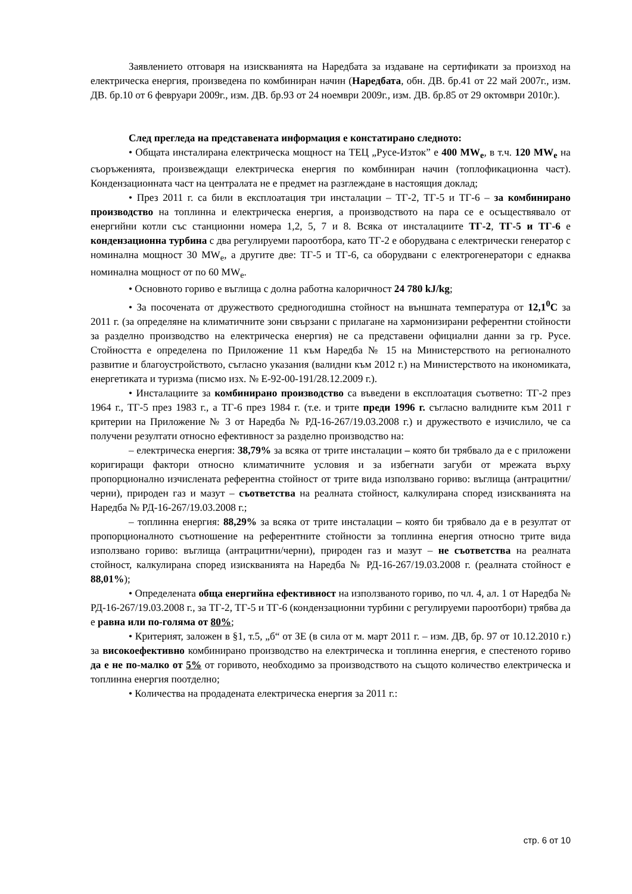Заявлението отговаря на изискванията на Наредбата за издаване на сертификати за произход на електрическа енергия, произведена по комбиниран начин (Наредбата, обн. ДВ. бр.41 от 22 май 2007г., изм. ДВ. бр.10 от 6 февруари 2009г., изм. ДВ. бр.93 от 24 ноември 2009г., изм. ДВ. бр.85 от 29 октомври 2010г.).
След прегледа на представената информация е констатирано следното:
• Общата инсталирана електрическа мощност на ТЕЦ „Русе-Изток” е 400 MW<sub>e</sub>, в т.ч. 120 MW<sub>e</sub> на съоръженията, произвеждащи електрическа енергия по комбиниран начин (топлофикационна част). Кондензационната част на централата не е предмет на разглеждане в настоящия доклад;
• През 2011 г. са били в експлоатация три инсталации – ТГ-2, ТГ-5 и ТГ-6 – за комбинирано производство на топлинна и електрическа енергия, а производството на пара се е осъществявало от енергийни котли със станционни номера 1,2, 5, 7 и 8. Всяка от инсталациите ТГ-2, ТГ-5 и ТГ-6 е кондензационна турбина с два регулируеми пароотбора, като ТГ-2 е оборудвана с електрически генератор с номинална мощност 30 MW<sub>e</sub>, а другите две: ТГ-5 и ТГ-6, са оборудвани с електрогенератори с еднаква номинална мощност от по 60 MW<sub>e</sub>.
• Основното гориво е въглища с долна работна калоричност 24 780 kJ/kg;
• За посочената от дружеството средногодишна стойност на външната температура от 12,1<sup>0</sup>C за 2011 г. (за определяне на климатичните зони свързани с прилагане на хармонизирани референтни стойности за разделно производство на електрическа енергия) не са представени официални данни за гр. Русе. Стойността е определена по Приложение 11 към Наредба № 15 на Министерството на регионалното развитие и благоустройството, съгласно указания (валидни към 2012 г.) на Министерството на икономиката, енергетиката и туризма (писмо изх. № Е-92-00-191/28.12.2009 г.).
• Инсталациите за комбинирано производство са въведени в експлоатация съответно: ТГ-2 през 1964 г., ТГ-5 през 1983 г., а ТГ-6 през 1984 г. (т.е. и трите преди 1996 г. съгласно валидните към 2011 г критерии на Приложение № 3 от Наредба № РД-16-267/19.03.2008 г.) и дружеството е изчислило, че са получени резултати относно ефективност за разделно производство на:
– електрическа енергия: 38,79% за всяка от трите инсталации – която би трябвало да е с приложени коригиращи фактори относно климатичните условия и за избегнати загуби от мрежата върху пропорционално изчислената референтна стойност от трите вида използвано гориво: въглища (антрацитни/черни), природен газ и мазут – съответства на реалната стойност, калкулирана според изискванията на Наредба № РД-16-267/19.03.2008 г.;
– топлинна енергия: 88,29% за всяка от трите инсталации – която би трябвало да е в резултат от пропорционалното съотношение на референтните стойности за топлинна енергия относно трите вида използвано гориво: въглища (антрацитни/черни), природен газ и мазут – не съответства на реалната стойност, калкулирана според изискванията на Наредба № РД-16-267/19.03.2008 г. (реалната стойност е 88,01%);
• Определената обща енергийна ефективност на използваното гориво, по чл. 4, ал. 1 от Наредба № РД-16-267/19.03.2008 г., за ТГ-2, ТГ-5 и ТГ-6 (кондензационни турбини с регулируеми пароотбори) трябва да е равна или по-голяма от 80%;
• Критерият, заложен в §1, т.5, „б“ от ЗЕ (в сила от м. март 2011 г. – изм. ДВ, бр. 97 от 10.12.2010 г.) за високоефективно комбинирано производство на електрическа и топлинна енергия, е спестеното гориво да е не по-малко от 5% от горивото, необходимо за производството на същото количество електрическа и топлинна енергия поотделно;
• Количества на продадената електрическа енергия за 2011 г.:
стр. 6 от 10